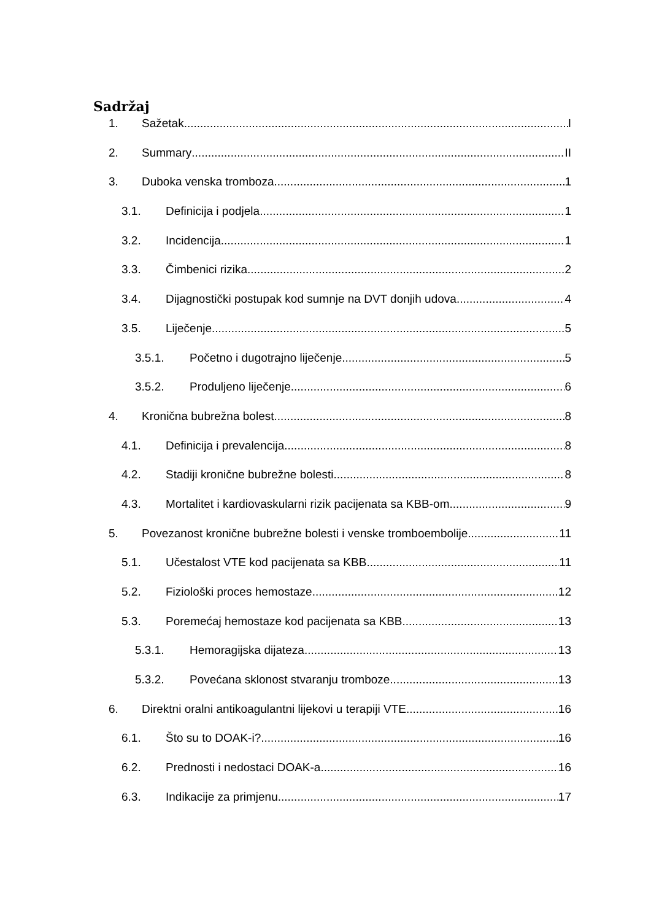Sadržaj
1. Sažetak I
2. Summary II
3. Duboka venska tromboza 1
3.1. Definicija i podjela 1
3.2. Incidencija 1
3.3. Čimbenici rizika 2
3.4. Dijagnostički postupak kod sumnje na DVT donjih udova 4
3.5. Liječenje 5
3.5.1. Početno i dugotrajno liječenje 5
3.5.2. Produljeno liječenje 6
4. Kronična bubrežna bolest 8
4.1. Definicija i prevalencija 8
4.2. Stadiji kronične bubrežne bolesti 8
4.3. Mortalitet i kardiovaskularni rizik pacijenata sa KBB-om 9
5. Povezanost kronične bubrežne bolesti i venske tromboembolije 11
5.1. Učestalost VTE kod pacijenata sa KBB 11
5.2. Fiziološki proces hemostaze 12
5.3. Poremećaj hemostaze kod pacijenata sa KBB 13
5.3.1. Hemoragijska dijateza 13
5.3.2. Povećana sklonost stvaranju tromboze 13
6. Direktni oralni antikoagulantni lijekovi u terapiji VTE 16
6.1. Što su to DOAK-i? 16
6.2. Prednosti i nedostaci DOAK-a 16
6.3. Indikacije za primjenu 17